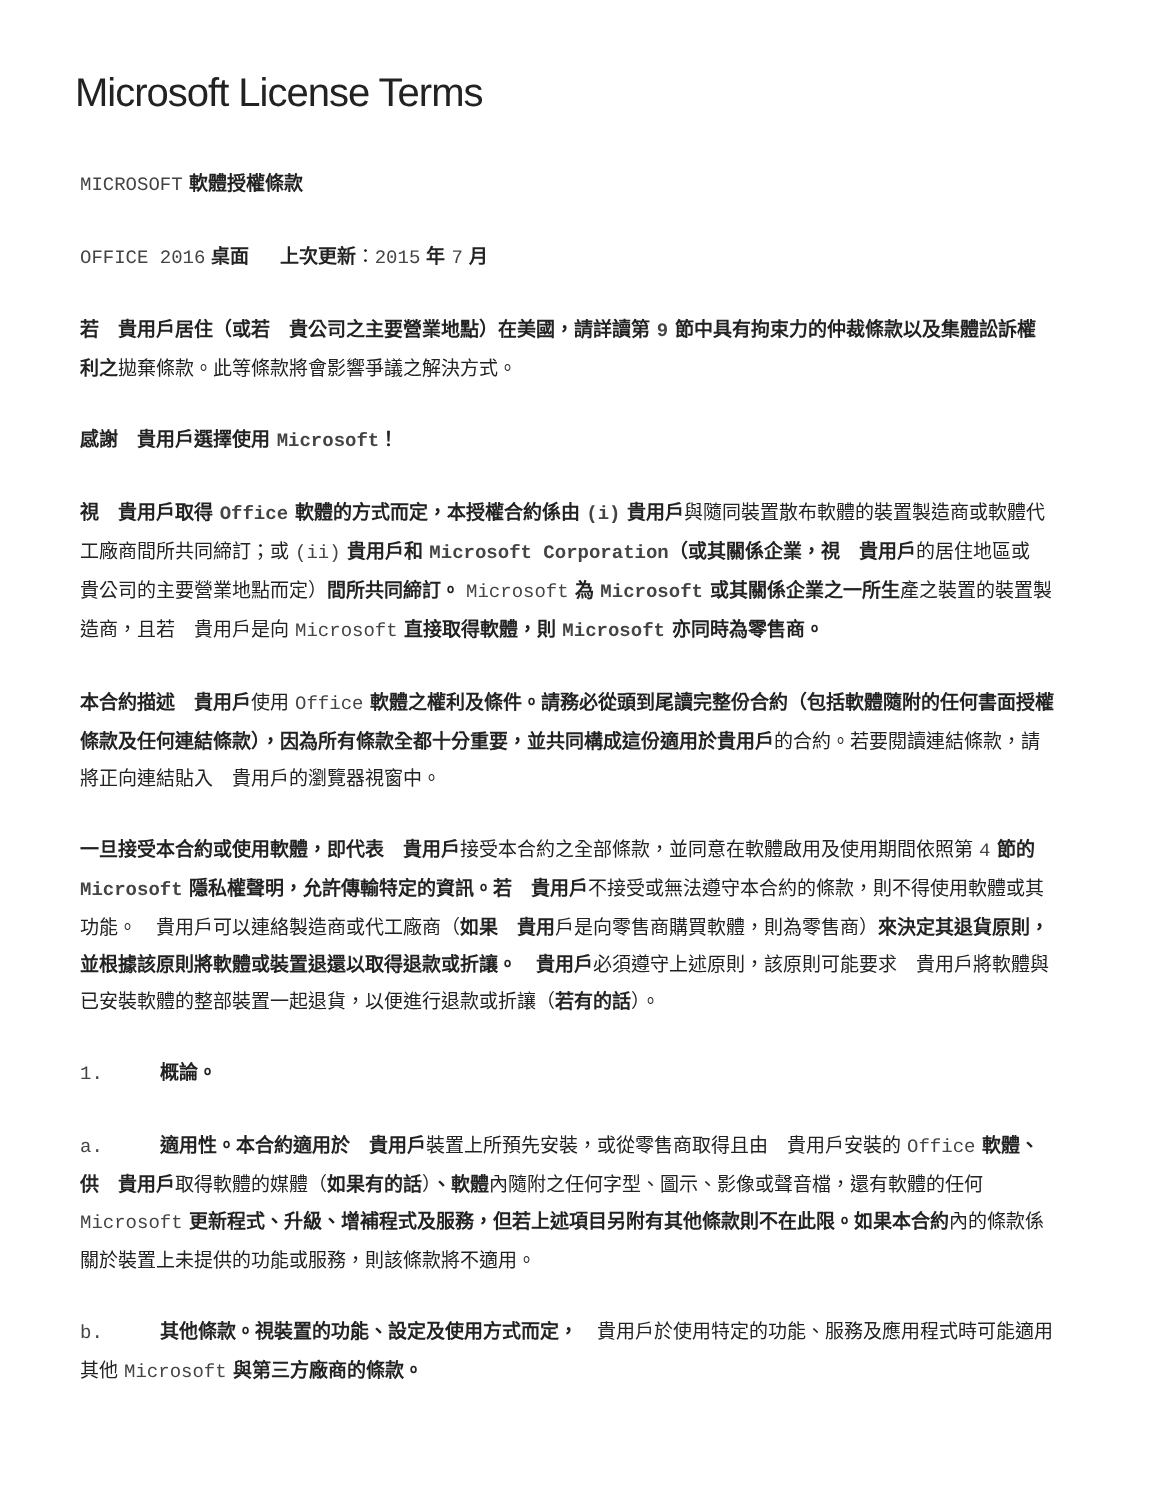Microsoft License Terms
MICROSOFT 軟體授權條款
OFFICE 2016 桌面 上次更新：2015 年 7 月
若　貴用戶居住（或若　貴公司之主要營業地點）在美國，請詳讀第 9 節中具有拘束力的仲裁條款以及集體訟訴權利之拋棄條款。此等條款將會影響爭議之解決方式。
感謝　貴用戶選擇使用 Microsoft！
視　貴用戶取得 Office 軟體的方式而定，本授權合約係由 (i) 貴用戶與隨同裝置散布軟體的裝置製造商或軟體代工廠商間所共同締訂；或 (ii) 貴用戶和 Microsoft Corporation（或其關係企業，視　貴用戶的居住地區或　貴公司的主要營業地點而定）間所共同締訂。 Microsoft 為 Microsoft 或其關係企業之一所生產之裝置的裝置製造商，且若　貴用戶是向 Microsoft 直接取得軟體，則 Microsoft 亦同時為零售商。
本合約描述　貴用戶使用 Office 軟體之權利及條件。請務必從頭到尾讀完整份合約（包括軟體隨附的任何書面授權條款及任何連結條款），因為所有條款全都十分重要，並共同構成這份適用於貴用戶的合約。若要閱讀連結條款，請將正向連結貼入　貴用戶的瀏覽器視窗中。
一旦接受本合約或使用軟體，即代表　貴用戶接受本合約之全部條款，並同意在軟體啟用及使用期間依照第 4 節的 Microsoft 隱私權聲明，允許傳輸特定的資訊。若　貴用戶不接受或無法遵守本合約的條款，則不得使用軟體或其功能。　貴用戶可以連絡製造商或代工廠商（如果　貴用戶是向零售商購買軟體，則為零售商）來決定其退貨原則，並根據該原則將軟體或裝置退還以取得退款或折讓。　貴用戶必須遵守上述原則，該原則可能要求　貴用戶將軟體與已安裝軟體的整部裝置一起退貨，以便進行退款或折讓（若有的話）。
1. 概論。
a. 適用性。本合約適用於　貴用戶裝置上所預先安裝，或從零售商取得且由　貴用戶安裝的 Office 軟體、供　貴用戶取得軟體的媒體（如果有的話）、軟體內隨附之任何字型、圖示、影像或聲音檔，還有軟體的任何 Microsoft 更新程式、升級、增補程式及服務，但若上述項目另附有其他條款則不在此限。如果本合約內的條款係關於裝置上未提供的功能或服務，則該條款將不適用。
b. 其他條款。視裝置的功能、設定及使用方式而定，　貴用戶於使用特定的功能、服務及應用程式時可能適用其他 Microsoft 與第三方廠商的條款。